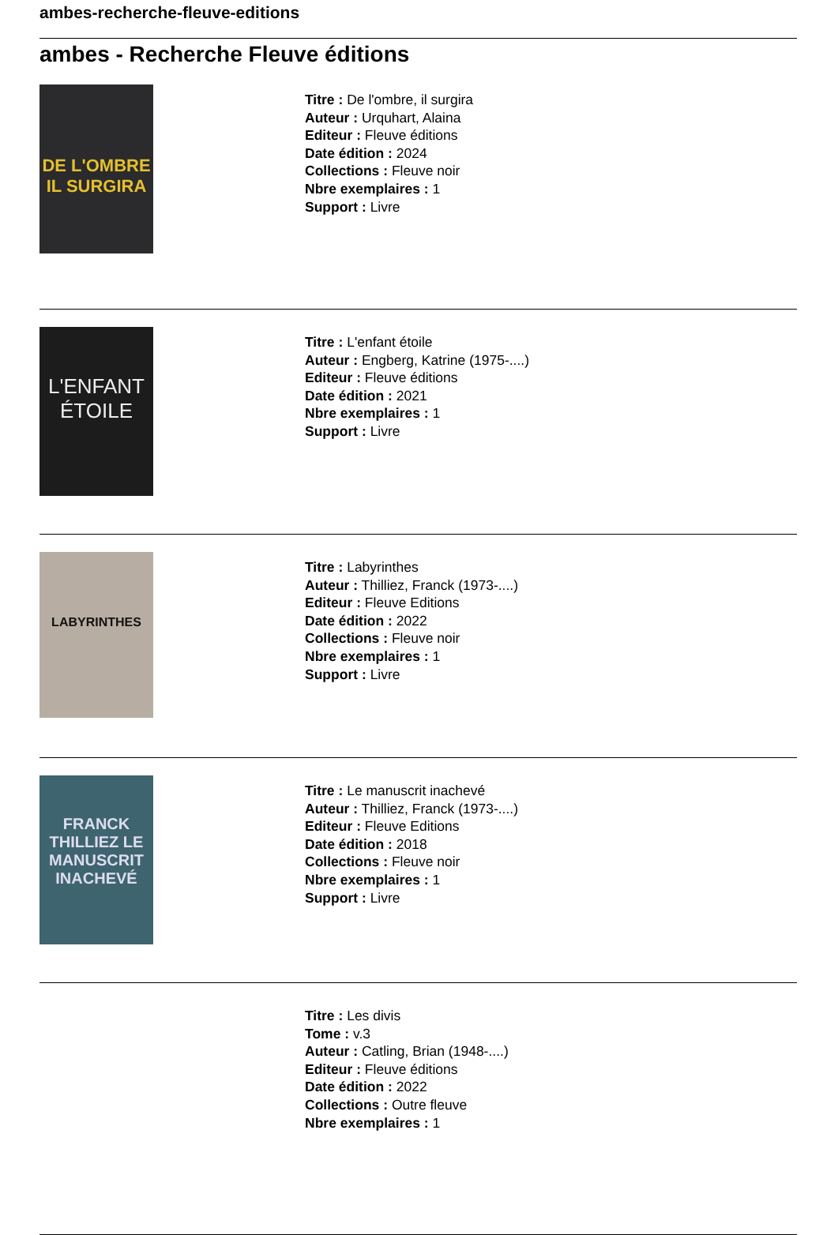ambes-recherche-fleuve-editions
ambes - Recherche Fleuve éditions
DE L'OMBRE IL SURGIRA
Titre : De l'ombre, il surgira
Auteur : Urquhart, Alaina
Editeur : Fleuve éditions
Date édition : 2024
Collections : Fleuve noir
Nbre exemplaires : 1
Support : Livre
L'ENFANT ÉTOILE
Titre : L'enfant étoile
Auteur : Engberg, Katrine (1975-....)
Editeur : Fleuve éditions
Date édition : 2021
Nbre exemplaires : 1
Support : Livre
LABYRINTHES
Titre : Labyrinthes
Auteur : Thilliez, Franck (1973-....)
Editeur : Fleuve Editions
Date édition : 2022
Collections : Fleuve noir
Nbre exemplaires : 1
Support : Livre
FRANCK THILLIEZ LE MANUSCRIT INACHEVÉ
Titre : Le manuscrit inachevé
Auteur : Thilliez, Franck (1973-....)
Editeur : Fleuve Editions
Date édition : 2018
Collections : Fleuve noir
Nbre exemplaires : 1
Support : Livre
Titre : Les divis
Tome : v.3
Auteur : Catling, Brian (1948-....)
Editeur : Fleuve éditions
Date édition : 2022
Collections : Outre fleuve
Nbre exemplaires : 1